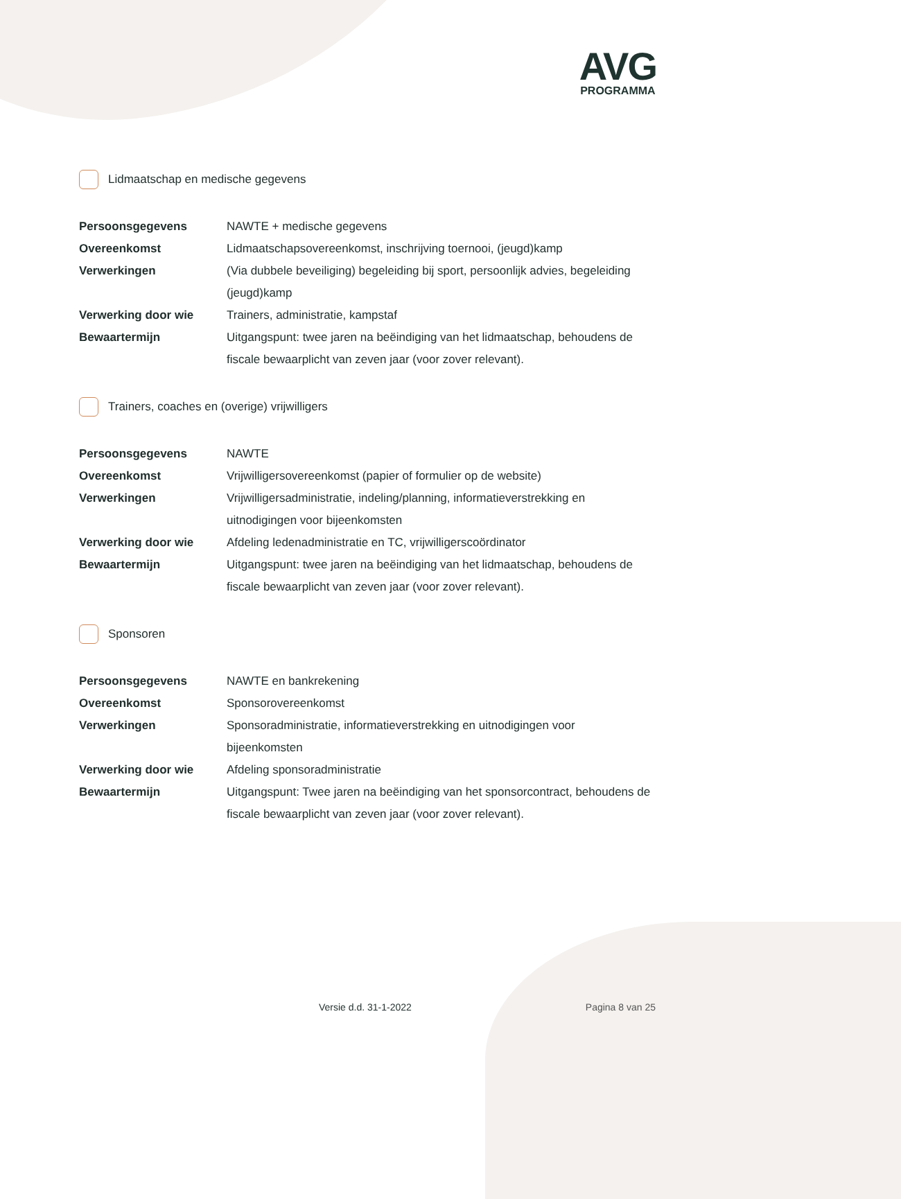AVG
PROGRAMMA
Lidmaatschap en medische gegevens
| Persoonsgegevens | NAWTE + medische gegevens |
| Overeenkomst | Lidmaatschapsovereenkomst, inschrijving toernooi, (jeugd)kamp |
| Verwerkingen | (Via dubbele beveiliging) begeleiding bij sport, persoonlijk advies, begeleiding (jeugd)kamp |
| Verwerking door wie | Trainers, administratie, kampstaf |
| Bewaartermijn | Uitgangspunt: twee jaren na beëindiging van het lidmaatschap, behoudens de fiscale bewaarplicht van zeven jaar (voor zover relevant). |
Trainers, coaches en (overige) vrijwilligers
| Persoonsgegevens | NAWTE |
| Overeenkomst | Vrijwilligersovereenkomst (papier of formulier op de website) |
| Verwerkingen | Vrijwilligersadministratie, indeling/planning, informatieverstrekking en uitnodigingen voor bijeenkomsten |
| Verwerking door wie | Afdeling ledenadministratie en TC, vrijwilligerscoördinator |
| Bewaartermijn | Uitgangspunt: twee jaren na beëindiging van het lidmaatschap, behoudens de fiscale bewaarplicht van zeven jaar (voor zover relevant). |
Sponsoren
| Persoonsgegevens | NAWTE en bankrekening |
| Overeenkomst | Sponsorovereenkomst |
| Verwerkingen | Sponsoradministratie, informatieverstrekking en uitnodigingen voor bijeenkomsten |
| Verwerking door wie | Afdeling sponsoradministratie |
| Bewaartermijn | Uitgangspunt: Twee jaren na beëindiging van het sponsorcontract, behoudens de fiscale bewaarplicht van zeven jaar (voor zover relevant). |
Versie d.d. 31-1-2022 Pagina 8 van 25